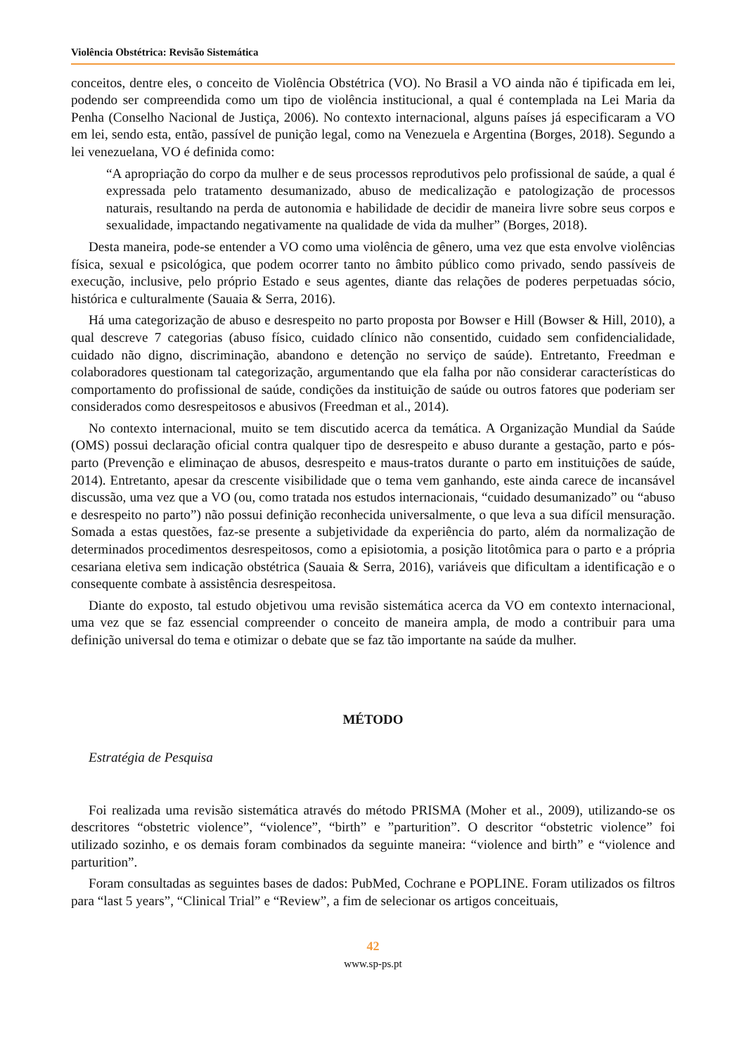Violência Obstétrica: Revisão Sistemática
conceitos, dentre eles, o conceito de Violência Obstétrica (VO). No Brasil a VO ainda não é tipificada em lei, podendo ser compreendida como um tipo de violência institucional, a qual é contemplada na Lei Maria da Penha (Conselho Nacional de Justiça, 2006). No contexto internacional, alguns países já especificaram a VO em lei, sendo esta, então, passível de punição legal, como na Venezuela e Argentina (Borges, 2018). Segundo a lei venezuelana, VO é definida como:
“A apropriação do corpo da mulher e de seus processos reprodutivos pelo profissional de saúde, a qual é expressada pelo tratamento desumanizado, abuso de medicalização e patologização de processos naturais, resultando na perda de autonomia e habilidade de decidir de maneira livre sobre seus corpos e sexualidade, impactando negativamente na qualidade de vida da mulher” (Borges, 2018).
Desta maneira, pode-se entender a VO como uma violência de gênero, uma vez que esta envolve violências física, sexual e psicológica, que podem ocorrer tanto no âmbito público como privado, sendo passíveis de execução, inclusive, pelo próprio Estado e seus agentes, diante das relações de poderes perpetuadas sócio, histórica e culturalmente (Sauaia & Serra, 2016).
Há uma categorização de abuso e desrespeito no parto proposta por Bowser e Hill (Bowser & Hill, 2010), a qual descreve 7 categorias (abuso físico, cuidado clínico não consentido, cuidado sem confidencialidade, cuidado não digno, discriminação, abandono e detenção no serviço de saúde). Entretanto, Freedman e colaboradores questionam tal categorização, argumentando que ela falha por não considerar características do comportamento do profissional de saúde, condições da instituição de saúde ou outros fatores que poderiam ser considerados como desrespeitosos e abusivos (Freedman et al., 2014).
No contexto internacional, muito se tem discutido acerca da temática. A Organização Mundial da Saúde (OMS) possui declaração oficial contra qualquer tipo de desrespeito e abuso durante a gestação, parto e pós-parto (Prevenção e eliminaçao de abusos, desrespeito e maus-tratos durante o parto em instituições de saúde, 2014). Entretanto, apesar da crescente visibilidade que o tema vem ganhando, este ainda carece de incansável discussão, uma vez que a VO (ou, como tratada nos estudos internacionais, “cuidado desumanizado” ou “abuso e desrespeito no parto”) não possui definição reconhecida universalmente, o que leva a sua difícil mensuração. Somada a estas questões, faz-se presente a subjetividade da experiência do parto, além da normalização de determinados procedimentos desrespeitosos, como a episiotomia, a posição litotômica para o parto e a própria cesariana eletiva sem indicação obstétrica (Sauaia & Serra, 2016), variáveis que dificultam a identificação e o consequente combate à assistência desrespeitosa.
Diante do exposto, tal estudo objetivou uma revisão sistemática acerca da VO em contexto internacional, uma vez que se faz essencial compreender o conceito de maneira ampla, de modo a contribuir para uma definição universal do tema e otimizar o debate que se faz tão importante na saúde da mulher.
MÉTODO
Estratégia de Pesquisa
Foi realizada uma revisão sistemática através do método PRISMA (Moher et al., 2009), utilizando-se os descritores “obstetric violence”, “violence”, “birth” e ”parturition”. O descritor “obstetric violence” foi utilizado sozinho, e os demais foram combinados da seguinte maneira: “violence and birth” e “violence and parturition”.
Foram consultadas as seguintes bases de dados: PubMed, Cochrane e POPLINE. Foram utilizados os filtros para “last 5 years”, “Clinical Trial” e “Review”, a fim de selecionar os artigos conceituais,
42
www.sp-ps.pt